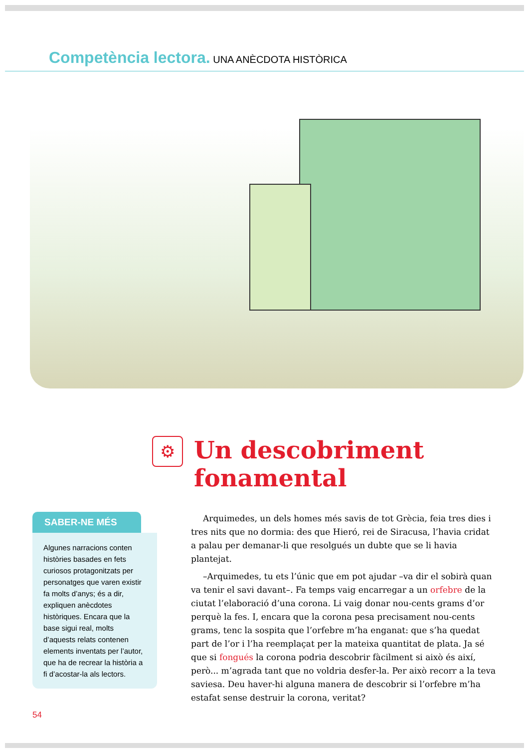Competència lectora. UNA ANÈCDOTA HISTÒRICA
⚙
Un descobriment
fonamental
SABER-NE MÉS
Algunes narracions conten històries basades en fets curiosos protagonitzats per personatges que varen existir fa molts d’anys; és a dir, expliquen anècdotes històriques. Encara que la base sigui real, molts d’aquests relats contenen elements inventats per l’autor, que ha de recrear la història a fi d’acostar-la als lectors.
Arquimedes, un dels homes més savis de tot Grècia, feia tres dies i tres nits que no dormia: des que Hieró, rei de Siracusa, l’havia cridat a palau per demanar-li que resolgués un dubte que se li havia plantejat.
–Arquimedes, tu ets l’únic que em pot ajudar –va dir el sobirà quan va tenir el savi davant–. Fa temps vaig encarregar a un orfebre de la ciutat l’elaboració d’una corona. Li vaig donar nou-cents grams d’or perquè la fes. I, encara que la corona pesa precisament nou-cents grams, tenc la sospita que l’orfebre m’ha enganat: que s’ha quedat part de l’or i l’ha reemplaçat per la mateixa quantitat de plata. Ja sé que si fongués la corona podria descobrir fàcilment si això és així, però... m’agrada tant que no voldria desfer-la. Per això recorr a la teva saviesa. Deu haver-hi alguna manera de descobrir si l’orfebre m’ha estafat sense destruir la corona, veritat?
54